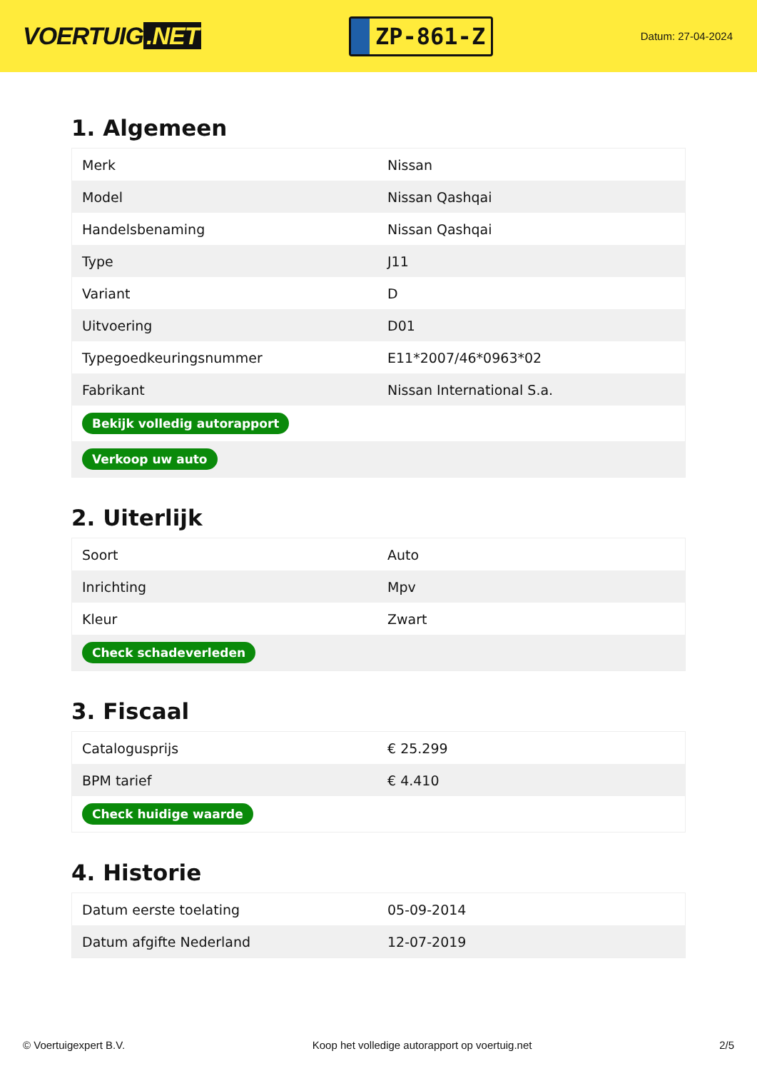VOERTUIG.NET
ZP-861-Z
Datum: 27-04-2024
1. Algemeen
| Merk | Nissan |
| Model | Nissan Qashqai |
| Handelsbenaming | Nissan Qashqai |
| Type | J11 |
| Variant | D |
| Uitvoering | D01 |
| Typegoedkeuringsnummer | E11*2007/46*0963*02 |
| Fabrikant | Nissan International S.a. |
| Bekijk volledig autorapport | |
| Verkoop uw auto | |
2. Uiterlijk
| Soort | Auto |
| Inrichting | Mpv |
| Kleur | Zwart |
| Check schadeverleden | |
3. Fiscaal
| Catalogusprijs | € 25.299 |
| BPM tarief | € 4.410 |
| Check huidige waarde | |
4. Historie
| Datum eerste toelating | 05-09-2014 |
| Datum afgifte Nederland | 12-07-2019 |
© Voertuigexpert B.V. Koop het volledige autorapport op voertuig.net 2/5